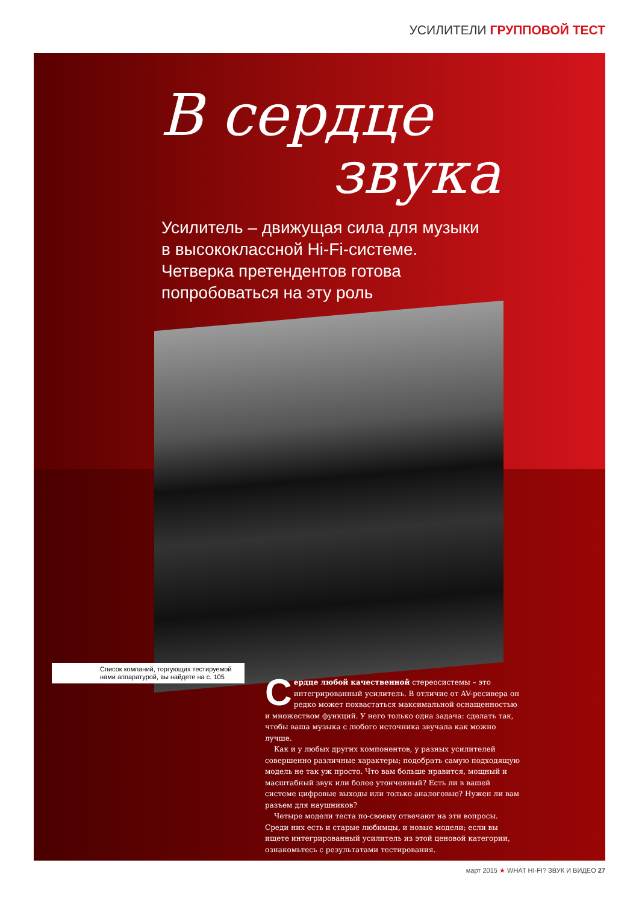УСИЛИТЕЛИ ГРУППОВОЙ ТЕСТ
В сердце
звука
Усилитель – движущая сила для музыки в высококлассной Hi-Fi-системе. Четверка претендентов готова попробоваться на эту роль
Список компаний, торгующих тестируемой нами аппаратурой, вы найдете на с. 105
Сердце любой качественной стереосистемы – это интегрированный усилитель. В отличие от AV-ресивера он редко может похвастаться максимальной оснащенностью и множеством функций. У него только одна задача: сделать так, чтобы ваша музыка с любого источника звучала как можно лучше.
Как и у любых других компонентов, у разных усилителей совершенно различные характеры; подобрать самую подходящую модель не так уж просто. Что вам больше нравится, мощный и масштабный звук или более утонченный? Есть ли в вашей системе цифровые выходы или только аналоговые? Нужен ли вам разъем для наушников?
Четыре модели теста по-своему отвечают на эти вопросы. Среди них есть и старые любимцы, и новые модели; если вы ищете интегрированный усилитель из этой ценовой категории, ознакомьтесь с результатами тестирования.
март 2015 ★ WHAT HI-FI? ЗВУК И ВИДЕО 27